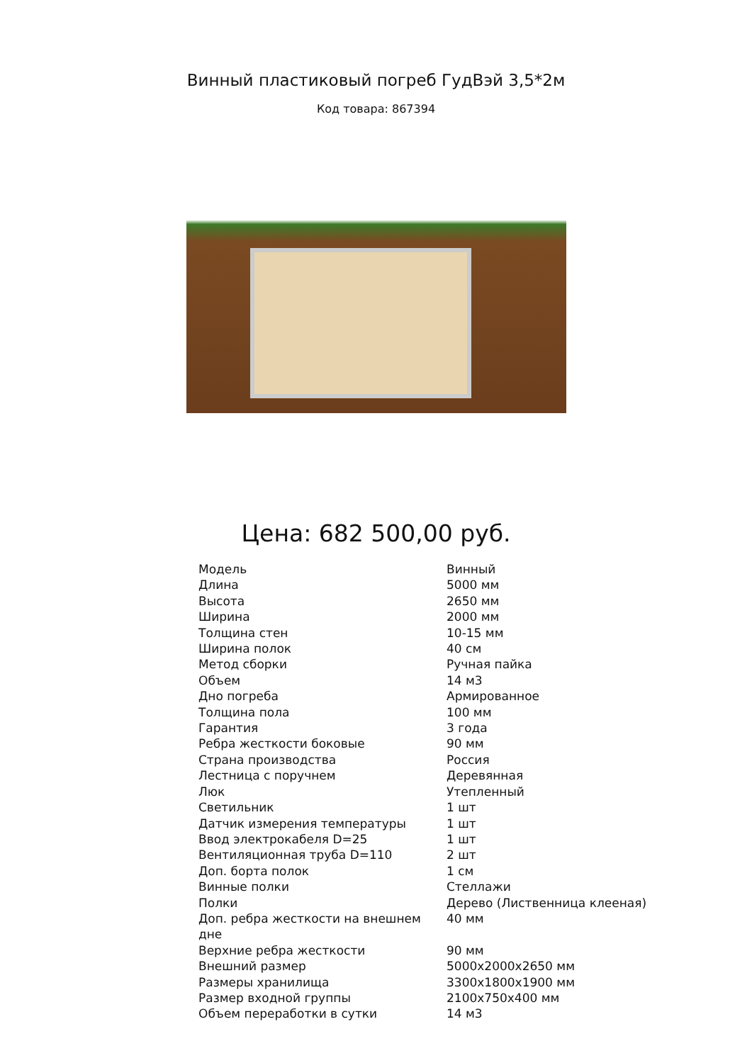Винный пластиковый погреб ГудВэй 3,5*2м
Код товара: 867394
Цена: 682 500,00 руб.
| Модель | Винный |
| Длина | 5000 мм |
| Высота | 2650 мм |
| Ширина | 2000 мм |
| Толщина стен | 10-15 мм |
| Ширина полок | 40 см |
| Метод сборки | Ручная пайка |
| Объем | 14 м3 |
| Дно погреба | Армированное |
| Толщина пола | 100 мм |
| Гарантия | 3 года |
| Ребра жесткости боковые | 90 мм |
| Страна производства | Россия |
| Лестница с поручнем | Деревянная |
| Люк | Утепленный |
| Светильник | 1 шт |
| Датчик измерения температуры | 1 шт |
| Ввод электрокабеля D=25 | 1 шт |
| Вентиляционная труба D=110 | 2 шт |
| Доп. борта полок | 1 см |
| Винные полки | Стеллажи |
| Полки | Дерево (Лиственница клееная) |
| Доп. ребра жесткости на внешнем дне | 40 мм |
| Верхние ребра жесткости | 90 мм |
| Внешний размер | 5000x2000x2650 мм |
| Размеры хранилища | 3300x1800x1900 мм |
| Размер входной группы | 2100x750x400 мм |
| Объем переработки в сутки | 14 м3 |